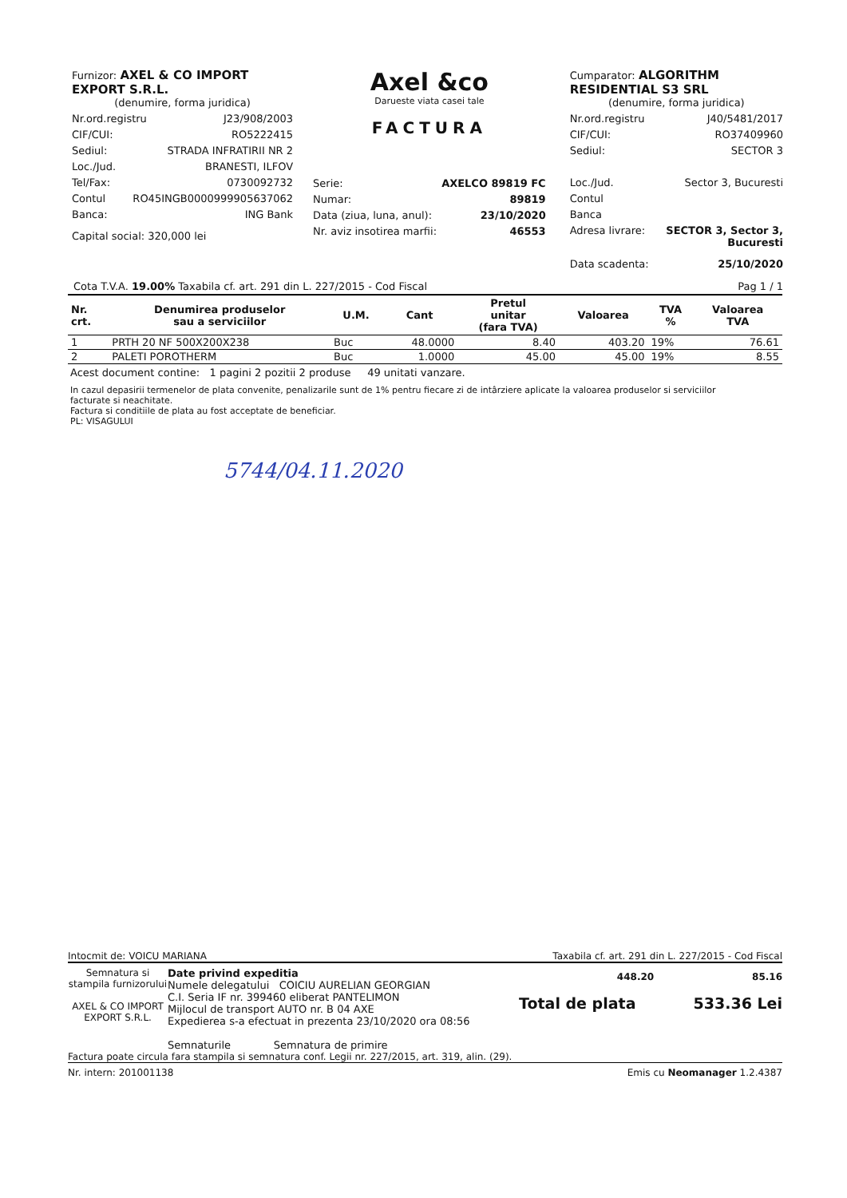Furnizor: AXEL & CO IMPORT EXPORT S.R.L.
(denumire, forma juridica)
Nr.ord.registru J23/908/2003
CIF/CUI: RO5222415
Sediul: STRADA INFRATIRII NR 2
Loc./Jud. BRANESTI, ILFOV
Tel/Fax: 0730092732
Contul RO45INGB0000999905637062
Banca: ING Bank
Capital social: 320,000 lei
Axel &co
Darueste viata casei tale
FACTURA
Serie: AXELCO 89819 FC
Numar: 89819
Data (ziua, luna, anul): 23/10/2020
Nr. aviz insotirea marfii: 46553
Cumparator: ALGORITHM RESIDENTIAL S3 SRL
(denumire, forma juridica)
Nr.ord.registru J40/5481/2017
CIF/CUI: RO37409960
Sediul: SECTOR 3
Loc./Jud. Sector 3, Bucuresti
Contul
Banca
Adresa livrare: SECTOR 3, Sector 3,
Bucuresti
Data scadenta: 25/10/2020
Cota T.V.A. 19.00% Taxabila cf. art. 291 din L. 227/2015 - Cod Fiscal Pag 1 / 1
| Nr. crt. | Denumirea produselor sau a serviciilor | U.M. | Cant | Pretul unitar (fara TVA) | Valoarea | TVA % | Valoarea TVA |
| --- | --- | --- | --- | --- | --- | --- | --- |
| 1 | PRTH 20 NF 500X200X238 | Buc | 48.0000 | 8.40 | 403.20 | 19% | 76.61 |
| 2 | PALETI POROTHERM | Buc | 1.0000 | 45.00 | 45.00 | 19% | 8.55 |
Acest document contine: 1 pagini 2 pozitii 2 produse 49 unitati vanzare.
In cazul depasirii termenelor de plata convenite, penalizarile sunt de 1% pentru fiecare zi de intârziere aplicate la valoarea produselor si serviciilor facturate si neachitate.
Factura si conditiile de plata au fost acceptate de beneficiar.
PL: VISAGULUI
5744/04.11.2020
Intocmit de: VOICU MARIANA Taxabila cf. art. 291 din L. 227/2015 - Cod Fiscal
Semnatura si stampila furnizorului
AXEL & CO IMPORT EXPORT S.R.L.
Date privind expeditia
Numele delegatului COICIU AURELIAN GEORGIAN
C.I. Seria IF nr. 399460 eliberat PANTELIMON
Mijlocul de transport AUTO nr. B 04 AXE
Expedierea s-a efectuat in prezenta 23/10/2020 ora 08:56
Semnaturile Semnatura de primire
448.20 85.16
Total de plata 533.36 Lei
Factura poate circula fara stampila si semnatura conf. Legii nr. 227/2015, art. 319, alin. (29).
Nr. intern: 201001138 Emis cu Neomanager 1.2.4387